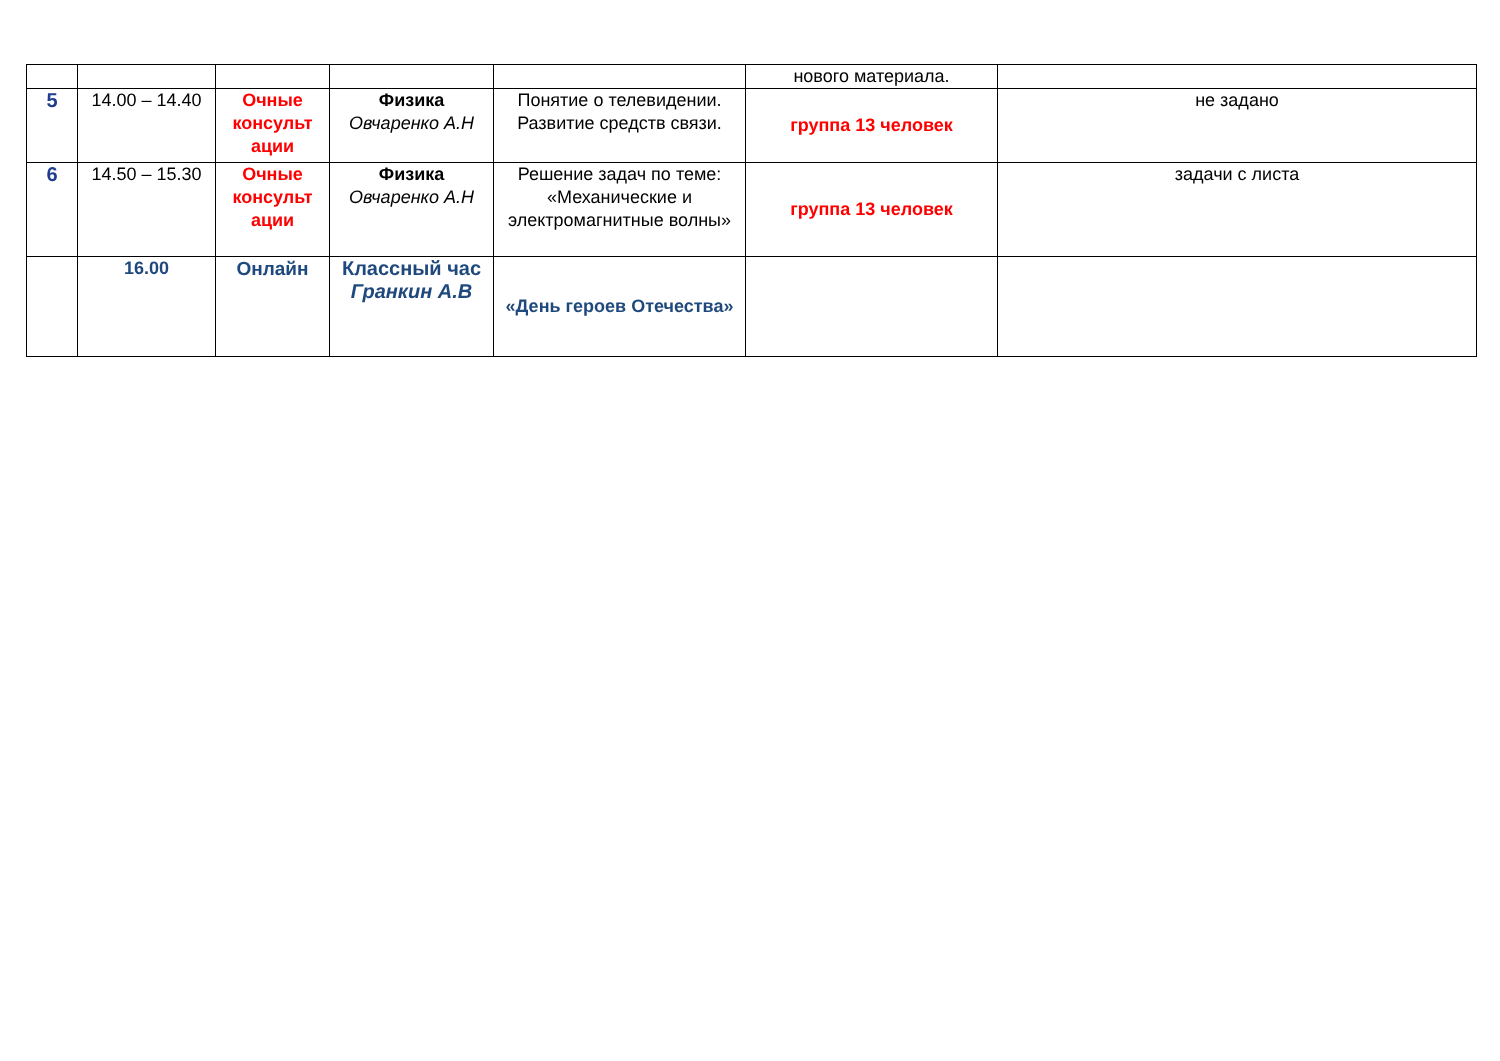| | | | | | нового материала. | |
| 5 | 14.00 – 14.40 | Очные консульт ации | Физика Овчаренко А.Н | Понятие о телевидении. Развитие средств связи. | группа 13 человек | не задано |
| 6 | 14.50 – 15.30 | Очные консульт ации | Физика Овчаренко А.Н | Решение задач по теме: «Механические и электромагнитные волны» | группа 13 человек | задачи с листа |
| | 16.00 | Онлайн | Классный час Гранкин А.В | «День героев Отечества» | | |